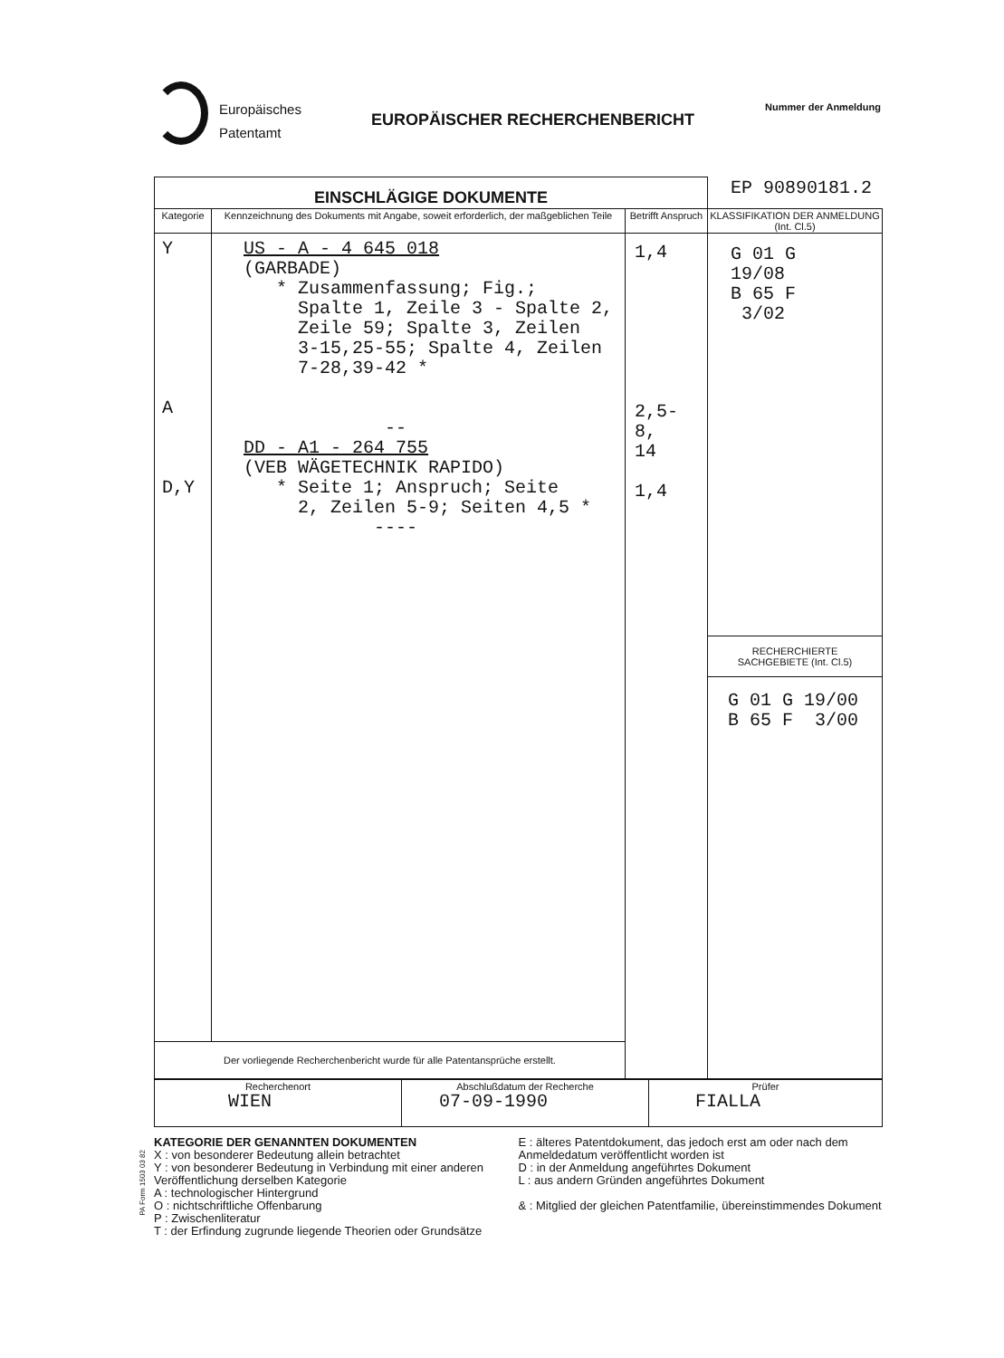Europäisches
Patentamt
EUROPÄISCHER RECHERCHENBERICHT
Nummer der Anmeldung
| EINSCHLÄGIGE DOKUMENTE | | | EP 90890181.2 |
| Kategorie | Kennzeichnung des Dokuments mit Angabe, soweit erforderlich, der maßgeblichen Teile | Betrifft Anspruch | KLASSIFIKATION DER ANMELDUNG (Int. Cl.5) |
| Y A D,Y | US - A - 4 645 018 (GARBADE) * Zusammenfassung; Fig.; Spalte 1, Zeile 3 - Spalte 2, Zeile 59; Spalte 3, Zeilen 3-15,25-55; Spalte 4, Zeilen 7-28,39-42 * -- DD - A1 - 264 755 (VEB WÄGETECHNIK RAPIDO) * Seite 1; Anspruch; Seite 2, Zeilen 5-9; Seiten 4,5 * ---- | 1,4 2,5-8, 14 1,4 | G 01 G 19/08 B 65 F 3/02 RECHERCHIERTE SACHGEBIETE (Int. Cl.5) G 01 G 19/00 B 65 F 3/00 |
| Der vorliegende Recherchenbericht wurde für alle Patentansprüche erstellt. | | | |
| Recherchenort WIEN | Abschlußdatum der Recherche 07-09-1990 | Prüfer FIALLA |
KATEGORIE DER GENANNTEN DOKUMENTEN
X : von besonderer Bedeutung allein betrachtet
Y : von besonderer Bedeutung in Verbindung mit einer anderen Veröffentlichung derselben Kategorie
A : technologischer Hintergrund
O : nichtschriftliche Offenbarung
P : Zwischenliteratur
T : der Erfindung zugrunde liegende Theorien oder Grundsätze
E : älteres Patentdokument, das jedoch erst am oder nach dem Anmeldedatum veröffentlicht worden ist
D : in der Anmeldung angeführtes Dokument
L : aus andern Gründen angeführtes Dokument
& : Mitglied der gleichen Patentfamilie, übereinstimmendes Dokument
PA Form 1503 03 82